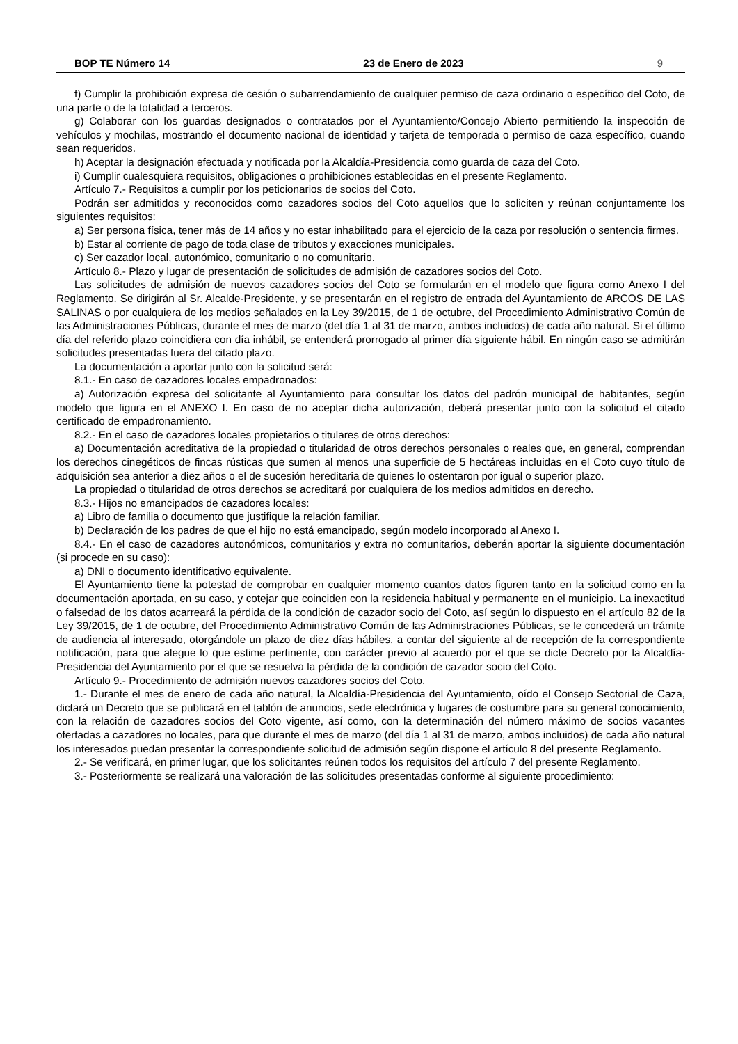BOP TE Número 14 23 de Enero de 2023 9
f) Cumplir la prohibición expresa de cesión o subarrendamiento de cualquier permiso de caza ordinario o específico del Coto, de una parte o de la totalidad a terceros.
g) Colaborar con los guardas designados o contratados por el Ayuntamiento/Concejo Abierto permitiendo la inspección de vehículos y mochilas, mostrando el documento nacional de identidad y tarjeta de temporada o permiso de caza específico, cuando sean requeridos.
h) Aceptar la designación efectuada y notificada por la Alcaldía-Presidencia como guarda de caza del Coto.
i) Cumplir cualesquiera requisitos, obligaciones o prohibiciones establecidas en el presente Reglamento.
Artículo 7.- Requisitos a cumplir por los peticionarios de socios del Coto.
Podrán ser admitidos y reconocidos como cazadores socios del Coto aquellos que lo soliciten y reúnan conjuntamente los siguientes requisitos:
a) Ser persona física, tener más de 14 años y no estar inhabilitado para el ejercicio de la caza por resolución o sentencia firmes.
b) Estar al corriente de pago de toda clase de tributos y exacciones municipales.
c) Ser cazador local, autonómico, comunitario o no comunitario.
Artículo 8.- Plazo y lugar de presentación de solicitudes de admisión de cazadores socios del Coto.
Las solicitudes de admisión de nuevos cazadores socios del Coto se formularán en el modelo que figura como Anexo I del Reglamento. Se dirigirán al Sr. Alcalde-Presidente, y se presentarán en el registro de entrada del Ayuntamiento de ARCOS DE LAS SALINAS o por cualquiera de los medios señalados en la Ley 39/2015, de 1 de octubre, del Procedimiento Administrativo Común de las Administraciones Públicas, durante el mes de marzo (del día 1 al 31 de marzo, ambos incluidos) de cada año natural. Si el último día del referido plazo coincidiera con día inhábil, se entenderá prorrogado al primer día siguiente hábil. En ningún caso se admitirán solicitudes presentadas fuera del citado plazo.
La documentación a aportar junto con la solicitud será:
8.1.- En caso de cazadores locales empadronados:
a) Autorización expresa del solicitante al Ayuntamiento para consultar los datos del padrón municipal de habitantes, según modelo que figura en el ANEXO I. En caso de no aceptar dicha autorización, deberá presentar junto con la solicitud el citado certificado de empadronamiento.
8.2.- En el caso de cazadores locales propietarios o titulares de otros derechos:
a) Documentación acreditativa de la propiedad o titularidad de otros derechos personales o reales que, en general, comprendan los derechos cinegéticos de fincas rústicas que sumen al menos una superficie de 5 hectáreas incluidas en el Coto cuyo título de adquisición sea anterior a diez años o el de sucesión hereditaria de quienes lo ostentaron por igual o superior plazo.
La propiedad o titularidad de otros derechos se acreditará por cualquiera de los medios admitidos en derecho.
8.3.- Hijos no emancipados de cazadores locales:
a) Libro de familia o documento que justifique la relación familiar.
b) Declaración de los padres de que el hijo no está emancipado, según modelo incorporado al Anexo I.
8.4.- En el caso de cazadores autonómicos, comunitarios y extra no comunitarios, deberán aportar la siguiente documentación (si procede en su caso):
a) DNI o documento identificativo equivalente.
El Ayuntamiento tiene la potestad de comprobar en cualquier momento cuantos datos figuren tanto en la solicitud como en la documentación aportada, en su caso, y cotejar que coinciden con la residencia habitual y permanente en el municipio. La inexactitud o falsedad de los datos acarreará la pérdida de la condición de cazador socio del Coto, así según lo dispuesto en el artículo 82 de la Ley 39/2015, de 1 de octubre, del Procedimiento Administrativo Común de las Administraciones Públicas, se le concederá un trámite de audiencia al interesado, otorgándole un plazo de diez días hábiles, a contar del siguiente al de recepción de la correspondiente notificación, para que alegue lo que estime pertinente, con carácter previo al acuerdo por el que se dicte Decreto por la Alcaldía-Presidencia del Ayuntamiento por el que se resuelva la pérdida de la condición de cazador socio del Coto.
Artículo 9.- Procedimiento de admisión nuevos cazadores socios del Coto.
1.- Durante el mes de enero de cada año natural, la Alcaldía-Presidencia del Ayuntamiento, oído el Consejo Sectorial de Caza, dictará un Decreto que se publicará en el tablón de anuncios, sede electrónica y lugares de costumbre para su general conocimiento, con la relación de cazadores socios del Coto vigente, así como, con la determinación del número máximo de socios vacantes ofertadas a cazadores no locales, para que durante el mes de marzo (del día 1 al 31 de marzo, ambos incluidos) de cada año natural los interesados puedan presentar la correspondiente solicitud de admisión según dispone el artículo 8 del presente Reglamento.
2.- Se verificará, en primer lugar, que los solicitantes reúnen todos los requisitos del artículo 7 del presente Reglamento.
3.- Posteriormente se realizará una valoración de las solicitudes presentadas conforme al siguiente procedimiento: